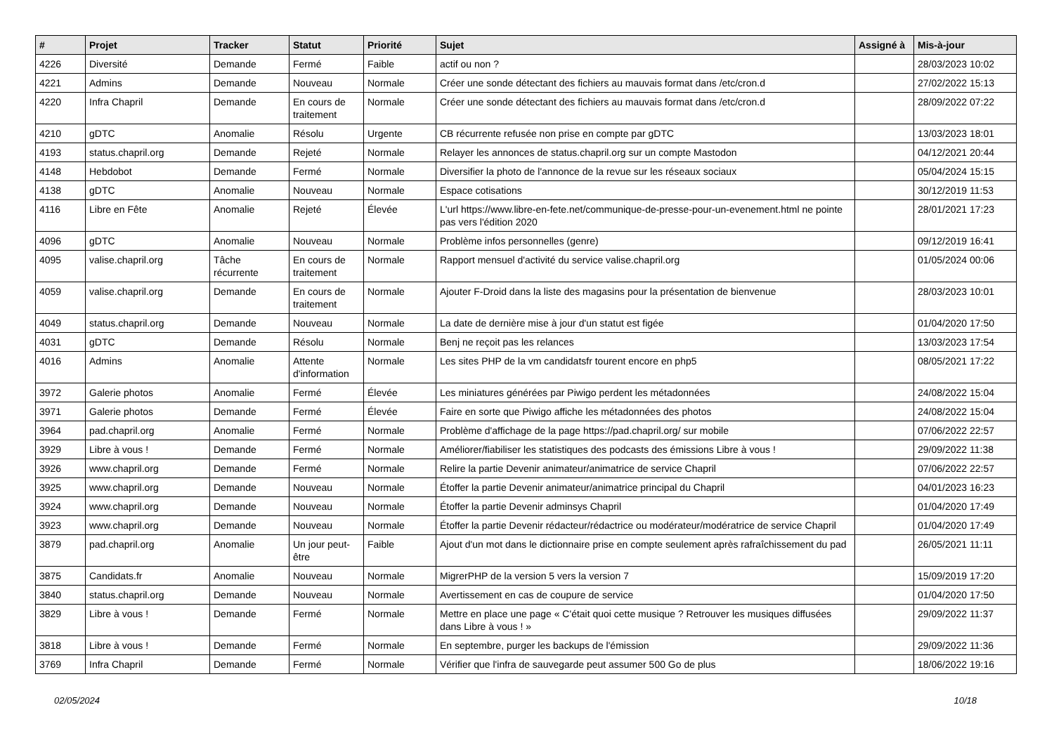| # | Projet | Tracker | Statut | Priorité | Sujet | Assigné à | Mis-à-jour |
| --- | --- | --- | --- | --- | --- | --- | --- |
| 4226 | Diversité | Demande | Fermé | Faible | actif ou non ? | | 28/03/2023 10:02 |
| 4221 | Admins | Demande | Nouveau | Normale | Créer une sonde détectant des fichiers au mauvais format dans /etc/cron.d | | 27/02/2022 15:13 |
| 4220 | Infra Chapril | Demande | En cours de traitement | Normale | Créer une sonde détectant des fichiers au mauvais format dans /etc/cron.d | | 28/09/2022 07:22 |
| 4210 | gDTC | Anomalie | Résolu | Urgente | CB récurrente refusée non prise en compte par gDTC | | 13/03/2023 18:01 |
| 4193 | status.chapril.org | Demande | Rejeté | Normale | Relayer les annonces de status.chapril.org sur un compte Mastodon | | 04/12/2021 20:44 |
| 4148 | Hebdobot | Demande | Fermé | Normale | Diversifier la photo de l'annonce de la revue sur les réseaux sociaux | | 05/04/2024 15:15 |
| 4138 | gDTC | Anomalie | Nouveau | Normale | Espace cotisations | | 30/12/2019 11:53 |
| 4116 | Libre en Fête | Anomalie | Rejeté | Élevée | L'url https://www.libre-en-fete.net/communique-de-presse-pour-un-evenement.html ne pointe pas vers l'édition 2020 | | 28/01/2021 17:23 |
| 4096 | gDTC | Anomalie | Nouveau | Normale | Problème infos personnelles (genre) | | 09/12/2019 16:41 |
| 4095 | valise.chapril.org | Tâche récurrente | En cours de traitement | Normale | Rapport mensuel d'activité du service valise.chapril.org | | 01/05/2024 00:06 |
| 4059 | valise.chapril.org | Demande | En cours de traitement | Normale | Ajouter F-Droid dans la liste des magasins pour la présentation de bienvenue | | 28/03/2023 10:01 |
| 4049 | status.chapril.org | Demande | Nouveau | Normale | La date de dernière mise à jour d'un statut est figée | | 01/04/2020 17:50 |
| 4031 | gDTC | Demande | Résolu | Normale | Benj ne reçoit pas les relances | | 13/03/2023 17:54 |
| 4016 | Admins | Anomalie | Attente d'information | Normale | Les sites PHP de la vm candidatsfr tourent encore en php5 | | 08/05/2021 17:22 |
| 3972 | Galerie photos | Anomalie | Fermé | Élevée | Les miniatures générées par Piwigo perdent les métadonnées | | 24/08/2022 15:04 |
| 3971 | Galerie photos | Demande | Fermé | Élevée | Faire en sorte que Piwigo affiche les métadonnées des photos | | 24/08/2022 15:04 |
| 3964 | pad.chapril.org | Anomalie | Fermé | Normale | Problème d'affichage de la page https://pad.chapril.org/ sur mobile | | 07/06/2022 22:57 |
| 3929 | Libre à vous ! | Demande | Fermé | Normale | Améliorer/fiabiliser les statistiques des podcasts des émissions Libre à vous ! | | 29/09/2022 11:38 |
| 3926 | www.chapril.org | Demande | Fermé | Normale | Relire la partie Devenir animateur/animatrice de service Chapril | | 07/06/2022 22:57 |
| 3925 | www.chapril.org | Demande | Nouveau | Normale | Étoffer la partie Devenir animateur/animatrice principal du Chapril | | 04/01/2023 16:23 |
| 3924 | www.chapril.org | Demande | Nouveau | Normale | Étoffer la partie Devenir adminsys Chapril | | 01/04/2020 17:49 |
| 3923 | www.chapril.org | Demande | Nouveau | Normale | Étoffer la partie Devenir rédacteur/rédactrice ou modérateur/modératrice de service Chapril | | 01/04/2020 17:49 |
| 3879 | pad.chapril.org | Anomalie | Un jour peut-être | Faible | Ajout d'un mot dans le dictionnaire prise en compte seulement après rafraîchissement du pad | | 26/05/2021 11:11 |
| 3875 | Candidats.fr | Anomalie | Nouveau | Normale | MigrerPHP de la version 5 vers la version 7 | | 15/09/2019 17:20 |
| 3840 | status.chapril.org | Demande | Nouveau | Normale | Avertissement en cas de coupure de service | | 01/04/2020 17:50 |
| 3829 | Libre à vous ! | Demande | Fermé | Normale | Mettre en place une page « C'était quoi cette musique ? Retrouver les musiques diffusées dans Libre à vous ! » | | 29/09/2022 11:37 |
| 3818 | Libre à vous ! | Demande | Fermé | Normale | En septembre, purger les backups de l'émission | | 29/09/2022 11:36 |
| 3769 | Infra Chapril | Demande | Fermé | Normale | Vérifier que l'infra de sauvegarde peut assumer 500 Go de plus | | 18/06/2022 19:16 |
02/05/2024 10/18